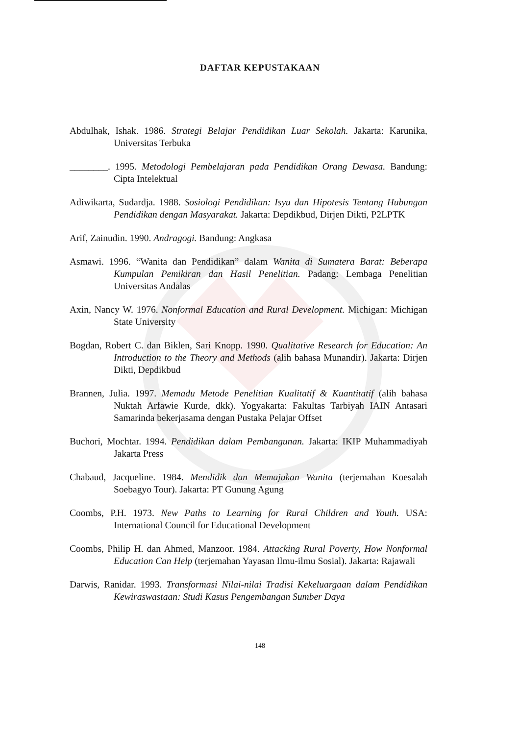DAFTAR KEPUSTAKAAN
Abdulhak, Ishak. 1986. Strategi Belajar Pendidikan Luar Sekolah. Jakarta: Karunika, Universitas Terbuka
________. 1995. Metodologi Pembelajaran pada Pendidikan Orang Dewasa. Bandung: Cipta Intelektual
Adiwikarta, Sudardja. 1988. Sosiologi Pendidikan: Isyu dan Hipotesis Tentang Hubungan Pendidikan dengan Masyarakat. Jakarta: Depdikbud, Dirjen Dikti, P2LPTK
Arif, Zainudin. 1990. Andragogi. Bandung: Angkasa
Asmawi. 1996. “Wanita dan Pendidikan” dalam Wanita di Sumatera Barat: Beberapa Kumpulan Pemikiran dan Hasil Penelitian. Padang: Lembaga Penelitian Universitas Andalas
Axin, Nancy W. 1976. Nonformal Education and Rural Development. Michigan: Michigan State University
Bogdan, Robert C. dan Biklen, Sari Knopp. 1990. Qualitative Research for Education: An Introduction to the Theory and Methods (alih bahasa Munandir). Jakarta: Dirjen Dikti, Depdikbud
Brannen, Julia. 1997. Memadu Metode Penelitian Kualitatif & Kuantitatif (alih bahasa Nuktah Arfawie Kurde, dkk). Yogyakarta: Fakultas Tarbiyah IAIN Antasari Samarinda bekerjasama dengan Pustaka Pelajar Offset
Buchori, Mochtar. 1994. Pendidikan dalam Pembangunan. Jakarta: IKIP Muhammadiyah Jakarta Press
Chabaud, Jacqueline. 1984. Mendidik dan Memajukan Wanita (terjemahan Koesalah Soebagyo Tour). Jakarta: PT Gunung Agung
Coombs, P.H. 1973. New Paths to Learning for Rural Children and Youth. USA: International Council for Educational Development
Coombs, Philip H. dan Ahmed, Manzoor. 1984. Attacking Rural Poverty, How Nonformal Education Can Help (terjemahan Yayasan Ilmu-ilmu Sosial). Jakarta: Rajawali
Darwis, Ranidar. 1993. Transformasi Nilai-nilai Tradisi Kekeluargaan dalam Pendidikan Kewiraswastaan: Studi Kasus Pengembangan Sumber Daya
148